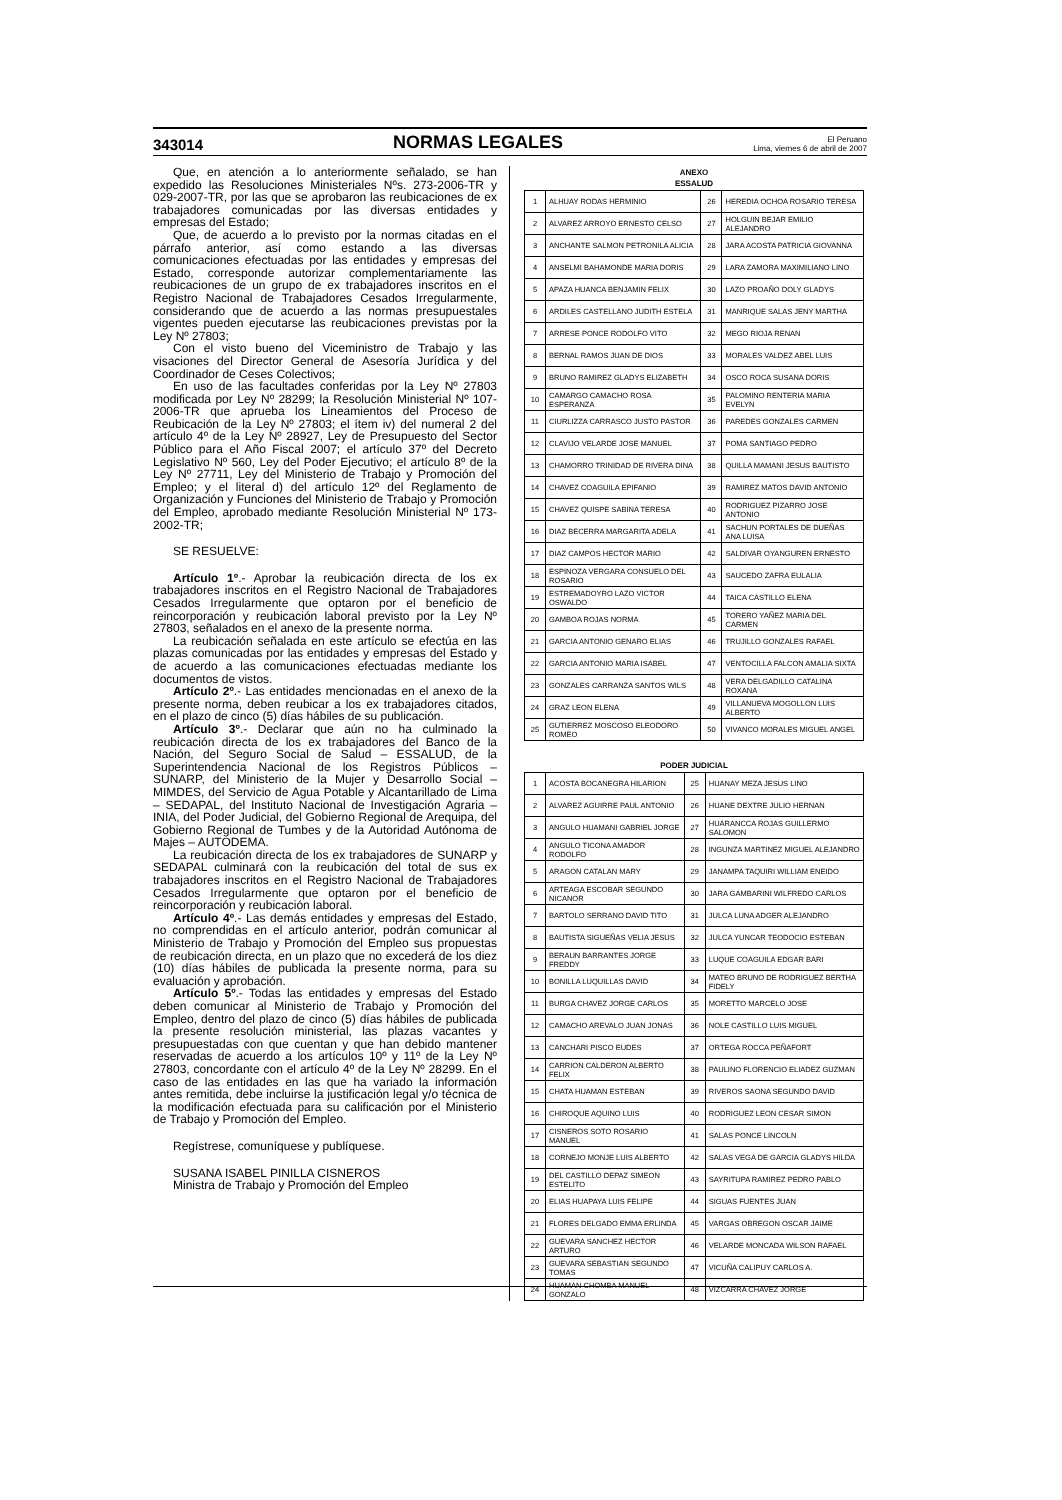343014 NORMAS LEGALES El Peruano
Lima, viernes 6 de abril de 2007
Que, en atención a lo anteriormente señalado, se han expedido las Resoluciones Ministeriales Nºs. 273-2006-TR y 029-2007-TR, por las que se aprobaron las reubicaciones de ex trabajadores comunicadas por las diversas entidades y empresas del Estado;
Que, de acuerdo a lo previsto por la normas citadas en el párrafo anterior, así como estando a las diversas comunicaciones efectuadas por las entidades y empresas del Estado, corresponde autorizar complementariamente las reubicaciones de un grupo de ex trabajadores inscritos en el Registro Nacional de Trabajadores Cesados Irregularmente, considerando que de acuerdo a las normas presupuestales vigentes pueden ejecutarse las reubicaciones previstas por la Ley Nº 27803;
Con el visto bueno del Viceministro de Trabajo y las visaciones del Director General de Asesoría Jurídica y del Coordinador de Ceses Colectivos;
En uso de las facultades conferidas por la Ley Nº 27803 modificada por Ley Nº 28299; la Resolución Ministerial Nº 107-2006-TR que aprueba los Lineamientos del Proceso de Reubicación de la Ley Nº 27803; el ítem iv) del numeral 2 del artículo 4º de la Ley Nº 28927, Ley de Presupuesto del Sector Público para el Año Fiscal 2007; el artículo 37º del Decreto Legislativo Nº 560, Ley del Poder Ejecutivo; el artículo 8º de la Ley Nº 27711, Ley del Ministerio de Trabajo y Promoción del Empleo; y el literal d) del artículo 12º del Reglamento de Organización y Funciones del Ministerio de Trabajo y Promoción del Empleo, aprobado mediante Resolución Ministerial Nº 173-2002-TR;
SE RESUELVE:
Artículo 1º.- Aprobar la reubicación directa de los ex trabajadores inscritos en el Registro Nacional de Trabajadores Cesados Irregularmente que optaron por el beneficio de reincorporación y reubicación laboral previsto por la Ley Nº 27803, señalados en el anexo de la presente norma.
La reubicación señalada en este artículo se efectúa en las plazas comunicadas por las entidades y empresas del Estado y de acuerdo a las comunicaciones efectuadas mediante los documentos de vistos.
Artículo 2º.- Las entidades mencionadas en el anexo de la presente norma, deben reubicar a los ex trabajadores citados, en el plazo de cinco (5) días hábiles de su publicación.
Artículo 3º.- Declarar que aún no ha culminado la reubicación directa de los ex trabajadores del Banco de la Nación, del Seguro Social de Salud – ESSALUD, de la Superintendencia Nacional de los Registros Públicos – SUNARP, del Ministerio de la Mujer y Desarrollo Social – MIMDES, del Servicio de Agua Potable y Alcantarillado de Lima – SEDAPAL, del Instituto Nacional de Investigación Agraria – INIA, del Poder Judicial, del Gobierno Regional de Arequipa, del Gobierno Regional de Tumbes y de la Autoridad Autónoma de Majes – AUTODEMA.
La reubicación directa de los ex trabajadores de SUNARP y SEDAPAL culminará con la reubicación del total de sus ex trabajadores inscritos en el Registro Nacional de Trabajadores Cesados Irregularmente que optaron por el beneficio de reincorporación y reubicación laboral.
Artículo 4º.- Las demás entidades y empresas del Estado, no comprendidas en el artículo anterior, podrán comunicar al Ministerio de Trabajo y Promoción del Empleo sus propuestas de reubicación directa, en un plazo que no excederá de los diez (10) días hábiles de publicada la presente norma, para su evaluación y aprobación.
Artículo 5º.- Todas las entidades y empresas del Estado deben comunicar al Ministerio de Trabajo y Promoción del Empleo, dentro del plazo de cinco (5) días hábiles de publicada la presente resolución ministerial, las plazas vacantes y presupuestadas con que cuentan y que han debido mantener reservadas de acuerdo a los artículos 10º y 11º de la Ley Nº 27803, concordante con el artículo 4º de la Ley Nº 28299. En el caso de las entidades en las que ha variado la información antes remitida, debe incluirse la justificación legal y/o técnica de la modificación efectuada para su calificación por el Ministerio de Trabajo y Promoción del Empleo.
Regístrese, comuníquese y publíquese.
SUSANA ISABEL PINILLA CISNEROS
Ministra de Trabajo y Promoción del Empleo
ANEXO
ESSALUD
| 1 | ALHUAY RODAS HERMINIO | 26 | HEREDIA OCHOA ROSARIO TERESA |
| 2 | ALVAREZ ARROYO ERNESTO CELSO | 27 | HOLGUIN BEJAR EMILIO ALEJANDRO |
| 3 | ANCHANTE SALMON PETRONILA ALICIA | 28 | JARA ACOSTA PATRICIA GIOVANNA |
| 4 | ANSELMI BAHAMONDE MARIA DORIS | 29 | LARA ZAMORA MAXIMILIANO LINO |
| 5 | APAZA HUANCA BENJAMIN FELIX | 30 | LAZO PROAÑO DOLY GLADYS |
| 6 | ARDILES CASTELLANO JUDITH ESTELA | 31 | MANRIQUE SALAS JENY MARTHA |
| 7 | ARRESE PONCE RODOLFO VITO | 32 | MEGO RIOJA RENAN |
| 8 | BERNAL RAMOS JUAN DE DIOS | 33 | MORALES VALDEZ ABEL LUIS |
| 9 | BRUNO RAMIREZ GLADYS ELIZABETH | 34 | OSCO ROCA SUSANA DORIS |
| 10 | CAMARGO CAMACHO ROSA ESPERANZA | 35 | PALOMINO RENTERIA MARIA EVELYN |
| 11 | CIURLIZZA CARRASCO JUSTO PASTOR | 36 | PAREDES GONZALES CARMEN |
| 12 | CLAVIJO VELARDE JOSE MANUEL | 37 | POMA SANTIAGO PEDRO |
| 13 | CHAMORRO TRINIDAD DE RIVERA DINA | 38 | QUILLA MAMANI JESUS BAUTISTO |
| 14 | CHAVEZ COAGUILA EPIFANIO | 39 | RAMIREZ MATOS DAVID ANTONIO |
| 15 | CHAVEZ QUISPE SABINA TERESA | 40 | RODRIGUEZ PIZARRO JOSE ANTONIO |
| 16 | DIAZ BECERRA MARGARITA ADELA | 41 | SACHUN PORTALES DE DUEÑAS ANA LUISA |
| 17 | DIAZ CAMPOS HECTOR MARIO | 42 | SALDIVAR OYANGUREN ERNESTO |
| 18 | ESPINOZA VERGARA CONSUELO DEL ROSARIO | 43 | SAUCEDO ZAFRA EULALIA |
| 19 | ESTREMADOYRO LAZO VICTOR OSWALDO | 44 | TAICA CASTILLO ELENA |
| 20 | GAMBOA ROJAS NORMA | 45 | TORERO YAÑEZ MARIA DEL CARMEN |
| 21 | GARCIA ANTONIO GENARO ELIAS | 46 | TRUJILLO GONZALES RAFAEL |
| 22 | GARCIA ANTONIO MARIA ISABEL | 47 | VENTOCILLA FALCON AMALIA SIXTA |
| 23 | GONZALES CARRANZA SANTOS WILS | 48 | VERA DELGADILLO CATALINA ROXANA |
| 24 | GRAZ LEON ELENA | 49 | VILLANUEVA MOGOLLON LUIS ALBERTO |
| 25 | GUTIERREZ MOSCOSO ELEODORO ROMEO | 50 | VIVANCO MORALES MIGUEL ANGEL |
PODER JUDICIAL
| 1 | ACOSTA BOCANEGRA HILARION | 25 | HUANAY MEZA JESUS LINO |
| 2 | ALVAREZ AGUIRRE PAUL ANTONIO | 26 | HUANE DEXTRE JULIO HERNAN |
| 3 | ANGULO HUAMANI GABRIEL JORGE | 27 | HUARANCCA ROJAS GUILLERMO SALOMON |
| 4 | ANGULO TICONA AMADOR RODOLFO | 28 | INGUNZA MARTINEZ MIGUEL ALEJANDRO |
| 5 | ARAGON CATALAN MARY | 29 | JANAMPA TAQUIRI WILLIAM ENEIDO |
| 6 | ARTEAGA ESCOBAR SEGUNDO NICANOR | 30 | JARA GAMBARINI WILFREDO CARLOS |
| 7 | BARTOLO SERRANO DAVID TITO | 31 | JULCA LUNA ADGER ALEJANDRO |
| 8 | BAUTISTA SIGUEÑAS VELIA JESUS | 32 | JULCA YUNCAR TEODOCIO ESTEBAN |
| 9 | BERAUN BARRANTES JORGE FREDDY | 33 | LUQUE COAGUILA EDGAR BARI |
| 10 | BONILLA LUQUILLAS DAVID | 34 | MATEO BRUNO DE RODRIGUEZ BERTHA FIDELY |
| 11 | BURGA CHAVEZ JORGE CARLOS | 35 | MORETTO MARCELO JOSE |
| 12 | CAMACHO AREVALO JUAN JONAS | 36 | NOLE CASTILLO LUIS MIGUEL |
| 13 | CANCHARI PISCO EUDES | 37 | ORTEGA ROCCA PEÑAFORT |
| 14 | CARRION CALDERON ALBERTO FELIX | 38 | PAULINO FLORENCIO ELIADEZ GUZMAN |
| 15 | CHATA HUAMAN ESTEBAN | 39 | RIVEROS SAONA SEGUNDO DAVID |
| 16 | CHIROQUE AQUINO LUIS | 40 | RODRIGUEZ LEON CESAR SIMON |
| 17 | CISNEROS SOTO ROSARIO MANUEL | 41 | SALAS PONCE LINCOLN |
| 18 | CORNEJO MONJE LUIS ALBERTO | 42 | SALAS VEGA DE GARCIA GLADYS HILDA |
| 19 | DEL CASTILLO DEPAZ SIMEON ESTELITO | 43 | SAYRITUPA RAMIREZ PEDRO PABLO |
| 20 | ELIAS HUAPAYA LUIS FELIPE | 44 | SIGUAS FUENTES JUAN |
| 21 | FLORES DELGADO EMMA ERLINDA | 45 | VARGAS OBREGON OSCAR JAIME |
| 22 | GUEVARA SANCHEZ HECTOR ARTURO | 46 | VELARDE MONCADA WILSON RAFAEL |
| 23 | GUEVARA SEBASTIAN SEGUNDO TOMAS | 47 | VICUÑA CALIPUY CARLOS A. |
| 24 | HUAMAN CHOMBA MANUEL GONZALO | 48 | VIZCARRA CHAVEZ JORGE |